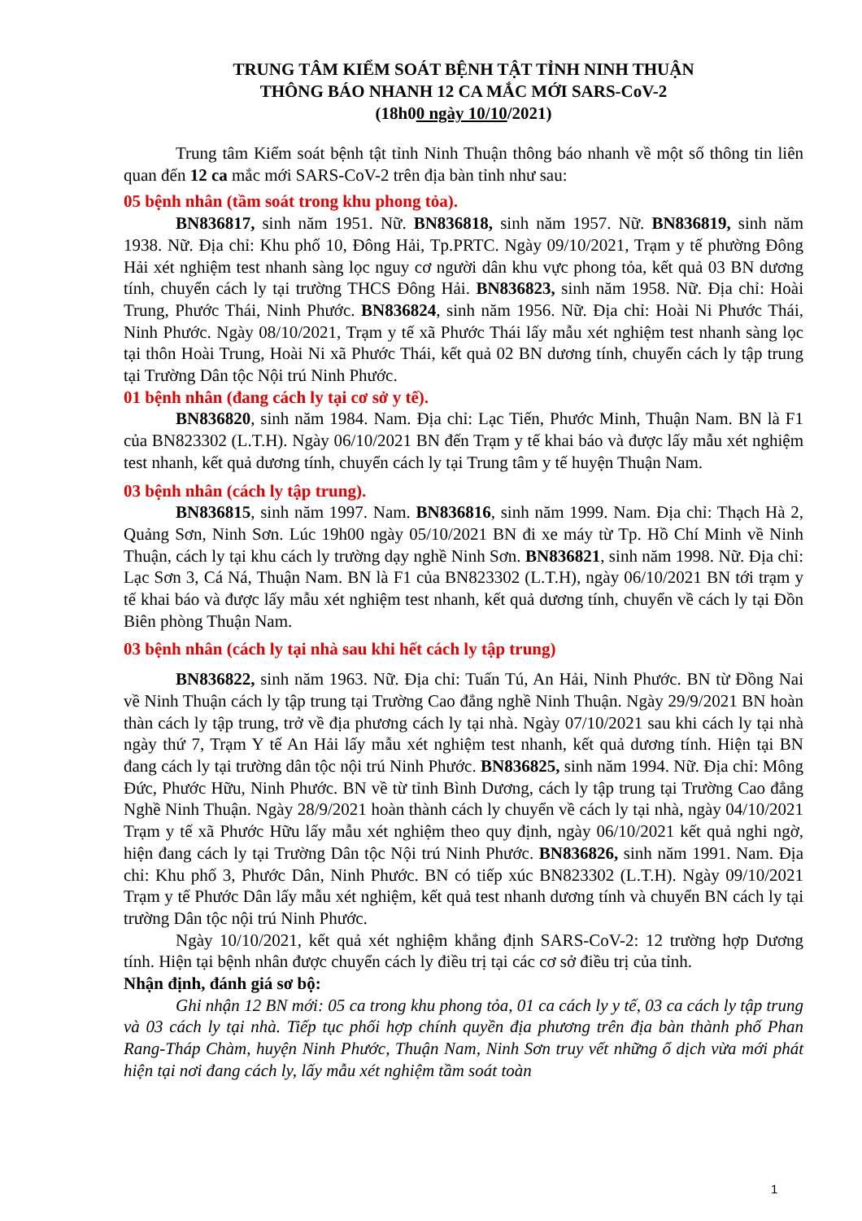TRUNG TÂM KIỂM SOÁT BỆNH TẬT TỈNH NINH THUẬN
THÔNG BÁO NHANH 12 CA MẮC MỚI SARS-CoV-2
(18h00 ngày 10/10/2021)
Trung tâm Kiểm soát bệnh tật tỉnh Ninh Thuận thông báo nhanh về một số thông tin liên quan đến 12 ca mắc mới SARS-CoV-2 trên địa bàn tỉnh như sau:
05 bệnh nhân (tầm soát trong khu phong tỏa).
BN836817, sinh năm 1951. Nữ. BN836818, sinh năm 1957. Nữ. BN836819, sinh năm 1938. Nữ. Địa chỉ: Khu phố 10, Đông Hải, Tp.PRTC. Ngày 09/10/2021, Trạm y tế phường Đông Hải xét nghiệm test nhanh sàng lọc nguy cơ người dân khu vực phong tỏa, kết quả 03 BN dương tính, chuyển cách ly tại trường THCS Đông Hải. BN836823, sinh năm 1958. Nữ. Địa chỉ: Hoài Trung, Phước Thái, Ninh Phước. BN836824, sinh năm 1956. Nữ. Địa chỉ: Hoài Ni Phước Thái, Ninh Phước. Ngày 08/10/2021, Trạm y tế xã Phước Thái lấy mẫu xét nghiệm test nhanh sàng lọc tại thôn Hoài Trung, Hoài Ni xã Phước Thái, kết quả 02 BN dương tính, chuyển cách ly tập trung tại Trường Dân tộc Nội trú Ninh Phước.
01 bệnh nhân (đang cách ly tại cơ sở y tế).
BN836820, sinh năm 1984. Nam. Địa chỉ: Lạc Tiến, Phước Minh, Thuận Nam. BN là F1 của BN823302 (L.T.H). Ngày 06/10/2021 BN đến Trạm y tế khai báo và được lấy mẫu xét nghiệm test nhanh, kết quả dương tính, chuyển cách ly tại Trung tâm y tế huyện Thuận Nam.
03 bệnh nhân (cách ly tập trung).
BN836815, sinh năm 1997. Nam. BN836816, sinh năm 1999. Nam. Địa chỉ: Thạch Hà 2, Quảng Sơn, Ninh Sơn. Lúc 19h00 ngày 05/10/2021 BN đi xe máy từ Tp. Hồ Chí Minh về Ninh Thuận, cách ly tại khu cách ly trường dạy nghề Ninh Sơn. BN836821, sinh năm 1998. Nữ. Địa chỉ: Lạc Sơn 3, Cá Ná, Thuận Nam. BN là F1 của BN823302 (L.T.H), ngày 06/10/2021 BN tới trạm y tế khai báo và được lấy mẫu xét nghiệm test nhanh, kết quả dương tính, chuyển về cách ly tại Đồn Biên phòng Thuận Nam.
03 bệnh nhân (cách ly tại nhà sau khi hết cách ly tập trung)
BN836822, sinh năm 1963. Nữ. Địa chỉ: Tuấn Tú, An Hải, Ninh Phước. BN từ Đồng Nai về Ninh Thuận cách ly tập trung tại Trường Cao đẳng nghề Ninh Thuận. Ngày 29/9/2021 BN hoàn thàn cách ly tập trung, trở về địa phương cách ly tại nhà. Ngày 07/10/2021 sau khi cách ly tại nhà ngày thứ 7, Trạm Y tế An Hải lấy mẫu xét nghiệm test nhanh, kết quả dương tính. Hiện tại BN đang cách ly tại trường dân tộc nội trú Ninh Phước. BN836825, sinh năm 1994. Nữ. Địa chỉ: Mông Đức, Phước Hữu, Ninh Phước. BN về từ tỉnh Bình Dương, cách ly tập trung tại Trường Cao đẳng Nghề Ninh Thuận. Ngày 28/9/2021 hoàn thành cách ly chuyển về cách ly tại nhà, ngày 04/10/2021 Trạm y tế xã Phước Hữu lấy mẫu xét nghiệm theo quy định, ngày 06/10/2021 kết quả nghi ngờ, hiện đang cách ly tại Trường Dân tộc Nội trú Ninh Phước. BN836826, sinh năm 1991. Nam. Địa chỉ: Khu phố 3, Phước Dân, Ninh Phước. BN có tiếp xúc BN823302 (L.T.H). Ngày 09/10/2021 Trạm y tế Phước Dân lấy mẫu xét nghiệm, kết quả test nhanh dương tính và chuyển BN cách ly tại trường Dân tộc nội trú Ninh Phước.
Ngày 10/10/2021, kết quả xét nghiệm khẳng định SARS-CoV-2: 12 trường hợp Dương tính. Hiện tại bệnh nhân được chuyển cách ly điều trị tại các cơ sở điều trị của tỉnh.
Nhận định, đánh giá sơ bộ:
Ghi nhận 12 BN mới: 05 ca trong khu phong tỏa, 01 ca cách ly y tế, 03 ca cách ly tập trung và 03 cách ly tại nhà. Tiếp tục phối hợp chính quyền địa phương trên địa bàn thành phố Phan Rang-Tháp Chàm, huyện Ninh Phước, Thuận Nam, Ninh Sơn truy vết những ổ dịch vừa mới phát hiện tại nơi đang cách ly, lấy mẫu xét nghiệm tầm soát toàn
1